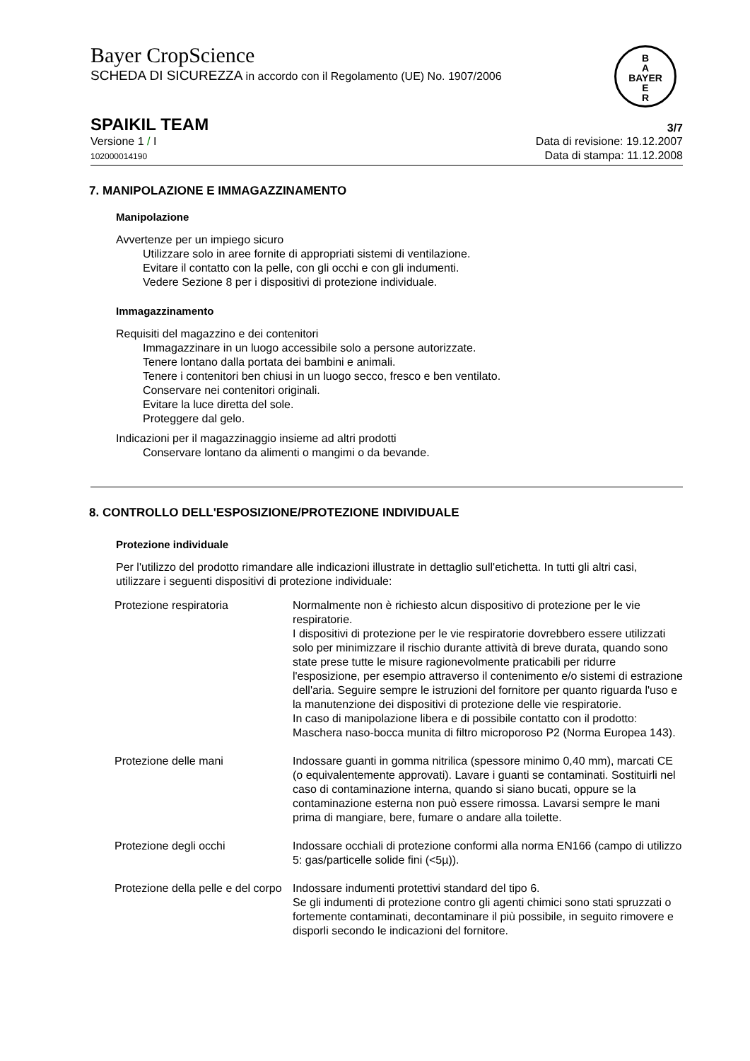Bayer CropScience
SCHEDA DI SICUREZZA in accordo con il Regolamento (UE) No. 1907/2006
B
A
BAYER
E
R
SPAIKIL TEAM
3/7
Versione 1 / I
102000014190
Data di revisione: 19.12.2007
Data di stampa: 11.12.2008
7. MANIPOLAZIONE E IMMAGAZZINAMENTO
Manipolazione
Avvertenze per un impiego sicuro
Utilizzare solo in aree fornite di appropriati sistemi di ventilazione.
Evitare il contatto con la pelle, con gli occhi e con gli indumenti.
Vedere Sezione 8 per i dispositivi di protezione individuale.
Immagazzinamento
Requisiti del magazzino e dei contenitori
Immagazzinare in un luogo accessibile solo a persone autorizzate.
Tenere lontano dalla portata dei bambini e animali.
Tenere i contenitori ben chiusi in un luogo secco, fresco e ben ventilato.
Conservare nei contenitori originali.
Evitare la luce diretta del sole.
Proteggere dal gelo.
Indicazioni per il magazzinaggio insieme ad altri prodotti
Conservare lontano da alimenti o mangimi o da bevande.
8. CONTROLLO DELL'ESPOSIZIONE/PROTEZIONE INDIVIDUALE
Protezione individuale
Per l'utilizzo del prodotto rimandare alle indicazioni illustrate in dettaglio sull'etichetta. In tutti gli altri casi, utilizzare i seguenti dispositivi di protezione individuale:
| Protezione respiratoria | Normalmente non è richiesto alcun dispositivo di protezione per le vie respiratorie. I dispositivi di protezione per le vie respiratorie dovrebbero essere utilizzati solo per minimizzare il rischio durante attività di breve durata, quando sono state prese tutte le misure ragionevolmente praticabili per ridurre l'esposizione, per esempio attraverso il contenimento e/o sistemi di estrazione dell'aria. Seguire sempre le istruzioni del fornitore per quanto riguarda l'uso e la manutenzione dei dispositivi di protezione delle vie respiratorie. In caso di manipolazione libera e di possibile contatto con il prodotto: Maschera naso-bocca munita di filtro microporoso P2 (Norma Europea 143). |
| Protezione delle mani | Indossare guanti in gomma nitrilica (spessore minimo 0,40 mm), marcati CE (o equivalentemente approvati). Lavare i guanti se contaminati. Sostituirli nel caso di contaminazione interna, quando si siano bucati, oppure se la contaminazione esterna non può essere rimossa. Lavarsi sempre le mani prima di mangiare, bere, fumare o andare alla toilette. |
| Protezione degli occhi | Indossare occhiali di protezione conformi alla norma EN166 (campo di utilizzo 5: gas/particelle solide fini (<5µ)). |
| Protezione della pelle e del corpo | Indossare indumenti protettivi standard del tipo 6. Se gli indumenti di protezione contro gli agenti chimici sono stati spruzzati o fortemente contaminati, decontaminare il più possibile, in seguito rimovere e disporli secondo le indicazioni del fornitore. |